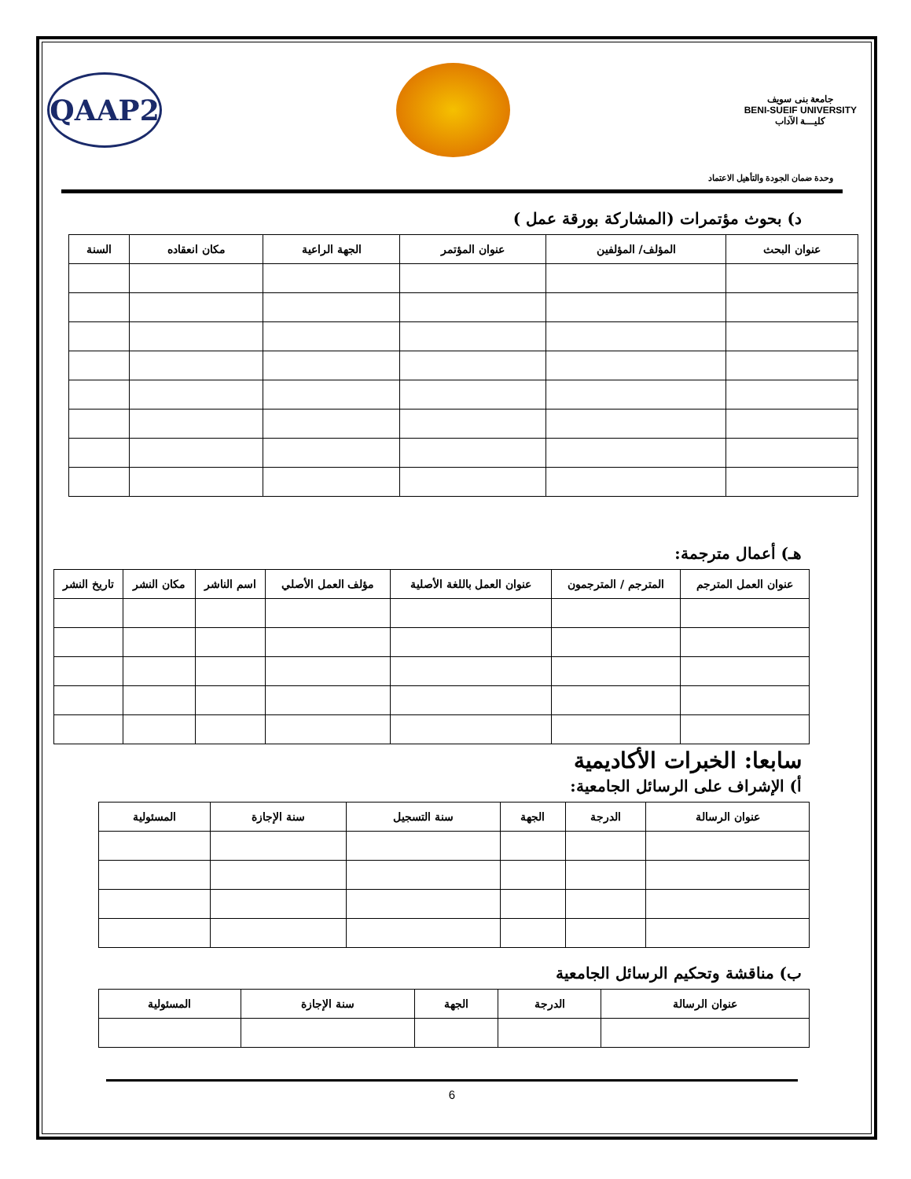جامعة بنى سويف
BENI-SUEIF UNIVERSITY
كليـــة الآداب
QAAP2
وحدة ضمان الجودة والتأهيل الاعتماد
د) بحوث مؤتمرات (المشاركة بورقة عمل )
| عنوان البحث | المؤلف/ المؤلفين | عنوان المؤتمر | الجهة الراعية | مكان انعقاده | السنة |
| --- | --- | --- | --- | --- | --- |
هـ) أعمال مترجمة:
| عنوان العمل المترجم | المترجم / المترجمون | عنوان العمل باللغة الأصلية | مؤلف العمل الأصلي | اسم الناشر | مكان النشر | تاريخ النشر |
| --- | --- | --- | --- | --- | --- | --- |
سابعا: الخبرات الأكاديمية
أ) الإشراف على الرسائل الجامعية:
| عنوان الرسالة | الدرجة | الجهة | سنة التسجيل | سنة الإجازة | المسئولية |
| --- | --- | --- | --- | --- | --- |
ب) مناقشة وتحكيم الرسائل الجامعية
| عنوان الرسالة | الدرجة | الجهة | سنة الإجازة | المسئولية |
| --- | --- | --- | --- | --- |
6